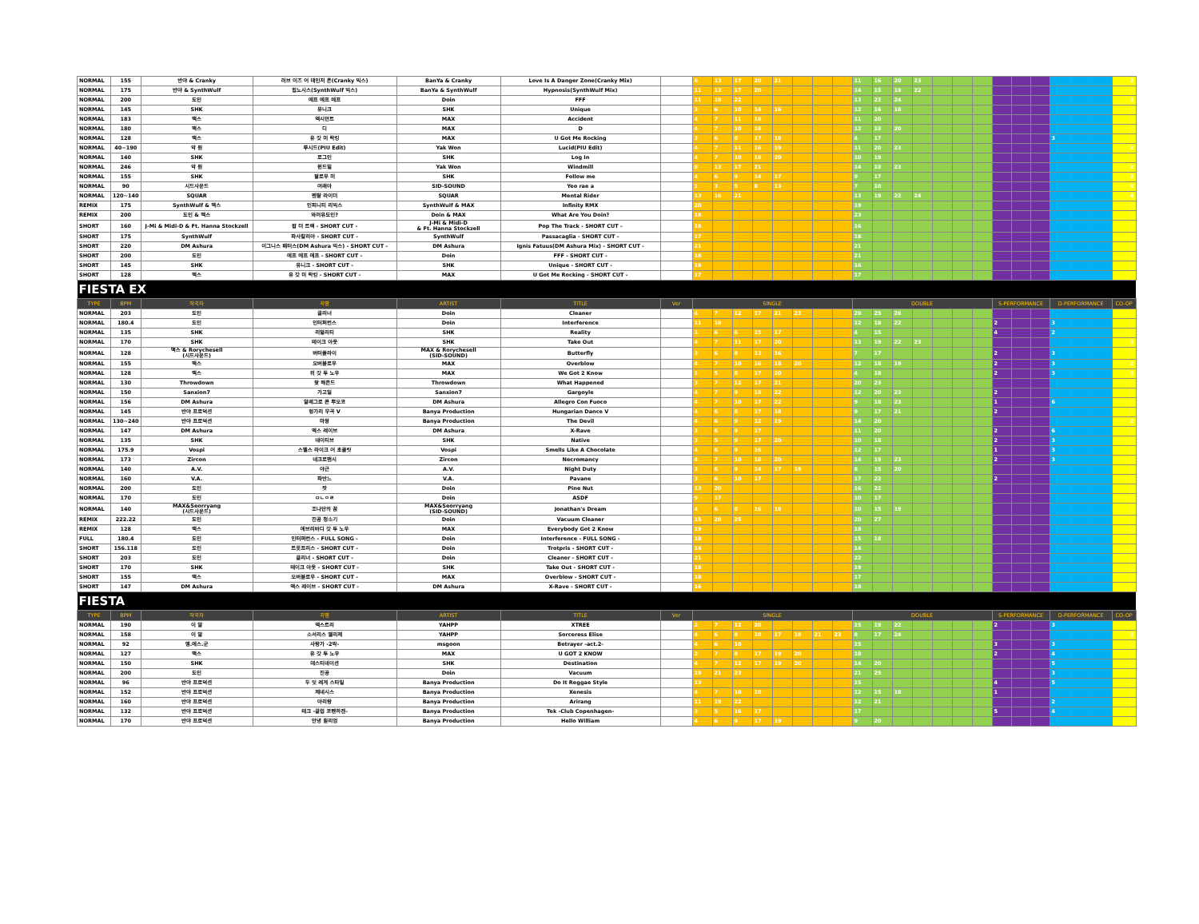| NORMAL | 155 | 반야 & Cranky | 러브 이즈 어 데인저 존(Cranky 믹스) | BanYa & Cranky | Love Is A Danger Zone(Cranky Mix) | | 6 | 13 | 17 | 20 | 21 | | | | 11 | 16 | 20 | 23 | | | | | | | | | | 2 |
| NORMAL | 175 | 반야 & SynthWulf | 힙노시스(SynthWulf 믹스) | BanYa & SynthWulf | Hypnosis(SynthWulf Mix) | | 11 | 13 | 17 | 20 | | | | | 14 | 15 | 19 | 22 | | | | | | | | | | |
| NORMAL | 200 | 도인 | 에프 에프 에프 | Doin | FFF | | 11 | 18 | 22 | | | | | | 13 | 22 | 24 | | | | | | | | | | | 3 |
| NORMAL | 145 | SHK | 유니크 | SHK | Unique | | 3 | 6 | 10 | 14 | 16 | | | | 12 | 16 | 18 | | | | | | | | | | | |
| NORMAL | 183 | 맥스 | 엑시던트 | MAX | Accident | | 4 | 7 | 11 | 18 | | | | | 11 | 20 | | | | | | | | | | | | |
| NORMAL | 180 | 맥스 | 디 | MAX | D | | 4 | 7 | 10 | 18 | | | | | 12 | 18 | 20 | | | | | | | | | | | |
| NORMAL | 128 | 맥스 | 유 갓 미 락킹 | MAX | U Got Me Rocking | | 3 | 6 | 8 | 17 | 18 | | | | 4 | 17 | | | | | | | | | 3 | | | |
| NORMAL | 40~190 | 약 원 | 루시드(PIU Edit) | Yak Won | Lucid(PIU Edit) | | 4 | 7 | 11 | 16 | 19 | | | | 11 | 20 | 23 | | | | | | | | | | | 2 |
| NORMAL | 140 | SHK | 로그인 | SHK | Log In | | 4 | 7 | 10 | 18 | 20 | | | | 10 | 19 | | | | | | | | | | | | |
| NORMAL | 246 | 약 원 | 윈드밀 | Yak Won | Windmill | | 8 | 13 | 17 | 21 | | | | | 14 | 18 | 23 | | | | | | | | | | | 2 |
| NORMAL | 155 | SHK | 팔로우 미 | SHK | Follow me | | 4 | 6 | 9 | 14 | 17 | | | | 9 | 17 | | | | | | | | | | | | 2 |
| NORMAL | 90 | 시드사운드 | 여래아 | SID-SOUND | Yeo rae a | | 1 | 3 | 5 | 8 | 13 | | | | 7 | 10 | | | | | | | | | | | | 5 |
| NORMAL | 120~140 | SQUAR | 멘탈 라이더 | SQUAR | Mental Rider | | 13 | 16 | 21 | | | | | | 13 | 19 | 22 | 24 | | | | | | | | | | 4 |
| REMIX | 175 | SynthWulf & 맥스 | 인피니티 리믹스 | SynthWulf & MAX | Infinity RMX | | 20 | | | | | | | | 19 | | | | | | | | | | | | | |
| REMIX | 200 | 도인 & 맥스 | 와러유도인? | Doin & MAX | What Are You Doin? | | 18 | | | | | | | | 23 | | | | | | | | | | | | | |
| SHORT | 160 | J-Mi & Midi-D & Ft. Hanna Stockzell | 팝 더 트랙 - SHORT CUT - | J-Mi & Midi-D & Ft. Hanna Stockzell | Pop The Track - SHORT CUT - | | 18 | | | | | | | | 16 | | | | | | | | | | | | | |
| SHORT | 175 | SynthWulf | 파사칼리아 - SHORT CUT - | SynthWulf | Passacaglia - SHORT CUT - | | 17 | | | | | | | | 18 | | | | | | | | | | | | | |
| SHORT | 220 | DM Ashura | 이그니스 패터스(DM Ashura 믹스) - SHORT CUT - | DM Ashura | Ignis Fatuus(DM Ashura Mix) - SHORT CUT - | | 21 | | | | | | | | 21 | | | | | | | | | | | | | |
| SHORT | 200 | 도인 | 에프 에프 에프 - SHORT CUT - | Doin | FFF - SHORT CUT - | | 18 | | | | | | | | 21 | | | | | | | | | | | | | |
| SHORT | 145 | SHK | 유니크 - SHORT CUT - | SHK | Unique - SHORT CUT - | | 18 | | | | | | | | 16 | | | | | | | | | | | | | |
| SHORT | 128 | 맥스 | 유 갓 미 락킹 - SHORT CUT - | MAX | U Got Me Rocking - SHORT CUT - | | 17 | | | | | | | | 17 | | | | | | | | | | | | | |
| FIESTA EX | | | | | | | | | | | | | | | | | | | | | | | | | | | | |
| TYPE | BPM | 작곡자 | 곡명 | ARTIST | TITLE | Ver | SINGLE | | | | | | | | DOUBLE | | | | | | | S-PERFORMANCE | | | D-PERFORMANCE | | | CO-OP |
| NORMAL | 203 | 도인 | 클리너 | Doin | Cleaner | | 4 | 7 | 12 | 17 | 21 | 23 | | | 20 | 25 | 26 | | | | | | | | | | | |
| NORMAL | 180.4 | 도인 | 인터퍼런스 | Doin | Interference | | 11 | 18 | | | | | | | 12 | 18 | 22 | | | | | 2 | | | 3 | | | |
| NORMAL | 135 | SHK | 리얼리티 | SHK | Reality | | 3 | 6 | 8 | 15 | 17 | | | | 4 | 15 | | | | | | 4 | | | 2 | | | |
| NORMAL | 170 | SHK | 테이크 아웃 | SHK | Take Out | | 4 | 7 | 11 | 17 | 20 | | | | 13 | 19 | 22 | 23 | | | | | | | | | | 3 |
| NORMAL | 128 | 맥스 & Rorychesell (시드사운드) | 버터플라이 | MAX & Rorychesell (SID-SOUND) | Butterfly | | 3 | 6 | 8 | 13 | 16 | | | | 7 | 17 | | | | | | 2 | | | 3 | | | |
| NORMAL | 155 | 맥스 | 오버블로우 | MAX | Overblow | | 4 | 7 | 10 | 16 | 18 | 20 | | | 12 | 18 | 19 | | | | | 2 | | | 3 | | | 2 |
| NORMAL | 128 | 맥스 | 위 갓 투 노우 | MAX | We Got 2 Know | | 1 | 5 | 8 | 17 | 20 | | | | 4 | 18 | | | | | | 2 | | | 3 | | | 3 |
| NORMAL | 130 | Throwdown | 왓 해픈드 | Throwdown | What Happened | | 3 | 7 | 12 | 17 | 21 | | | | 20 | 23 | | | | | | | | | | | | |
| NORMAL | 150 | Sanxion7 | 가고일 | Sanxion7 | Gargoyle | | 4 | 7 | 9 | 18 | 22 | | | | 12 | 20 | 23 | | | | | 2 | | | | | | |
| NORMAL | 156 | DM Ashura | 알레그로 콘 뿌오코 | DM Ashura | Allegro Con Fuoco | | 4 | 7 | 10 | 17 | 22 | | | | 9 | 18 | 23 | | | | | 1 | | | 6 | | | |
| NORMAL | 145 | 반야 프로덕션 | 헝가리 무곡 V | Banya Production | Hungarian Dance V | | 4 | 6 | 8 | 17 | 18 | | | | 9 | 17 | 21 | | | | | 2 | | | | | | |
| NORMAL | 130~240 | 반야 프로덕션 | 마왕 | Banya Production | The Devil | | 4 | 6 | 9 | 12 | 19 | | | | 14 | 20 | | | | | | | | | | | | 2 |
| NORMAL | 147 | DM Ashura | 엑스 레이브 | DM Ashura | X-Rave | | 3 | 6 | 9 | 17 | | | | | 11 | 20 | | | | | | 2 | | | 6 | | | |
| NORMAL | 135 | SHK | 네이티브 | SHK | Native | | 3 | 5 | 9 | 17 | 20 | | | | 10 | 18 | | | | | | 2 | | | 3 | | | |
| NORMAL | 175.9 | Vospi | 스멜스 라이크 어 초콜릿 | Vospi | Smells Like A Chocolate | | 4 | 6 | 9 | 16 | | | | | 12 | 17 | | | | | | 1 | | | 3 | | | |
| NORMAL | 173 | Zircon | 네크로맨시 | Zircon | Necromancy | | 4 | 7 | 10 | 18 | 20 | | | | 14 | 19 | 23 | | | | | 2 | | | 3 | | | |
| NORMAL | 140 | A.V. | 야근 | A.V. | Night Duty | | 3 | 6 | 9 | 14 | 17 | 19 | | | 8 | 15 | 20 | | | | | | | | | | | |
| NORMAL | 160 | V.A. | 파반느 | V.A. | Pavane | | 3 | 6 | 10 | 17 | | | | | 17 | 22 | | | | | | 2 | | | | | | |
| NORMAL | 200 | 도인 | 잣 | Doin | Pine Nut | | 13 | 20 | | | | | | | 16 | 22 | | | | | | | | | | | | |
| NORMAL | 170 | 도인 | ㅁㄴㅇㄹ | Doin | ASDF | | 9 | 17 | | | | | | | 10 | 17 | | | | | | | | | | | | |
| NORMAL | 140 | MAX&Seorryang (시드사운드) | 조나단의 꿈 | MAX&Seorryang (SID-SOUND) | Jonathan's Dream | | 4 | 6 | 8 | 16 | 18 | | | | 10 | 15 | 19 | | | | | | | | | | | |
| REMIX | 222.22 | 도인 | 진공 청소기 | Doin | Vacuum Cleaner | | 15 | 20 | 25 | | | | | | 20 | 27 | | | | | | | | | | | | |
| REMIX | 128 | 맥스 | 에브리바디 갓 투 노우 | MAX | Everybody Got 2 Know | | 19 | | | | | | | | 18 | | | | | | | | | | | | | |
| FULL | 180.4 | 도인 | 인터퍼런스 - FULL SONG - | Doin | Interference - FULL SONG - | | 18 | | | | | | | | 15 | 18 | | | | | | | | | | | | |
| SHORT | 156.118 | 도인 | 트롯프리스 - SHORT CUT - | Doin | Trotpris - SHORT CUT - | | 14 | | | | | | | | 14 | | | | | | | | | | | | | |
| SHORT | 203 | 도인 | 클리너 - SHORT CUT - | Doin | Cleaner - SHORT CUT - | | 21 | | | | | | | | 22 | | | | | | | | | | | | | |
| SHORT | 170 | SHK | 테이크 아웃 - SHORT CUT - | SHK | Take Out - SHORT CUT - | | 18 | | | | | | | | 19 | | | | | | | | | | | | | |
| SHORT | 155 | 맥스 | 오버블로우 - SHORT CUT - | MAX | Overblow - SHORT CUT - | | 18 | | | | | | | | 17 | | | | | | | | | | | | | |
| SHORT | 147 | DM Ashura | 엑스 레이브 - SHORT CUT - | DM Ashura | X-Rave - SHORT CUT - | | 16 | | | | | | | | 18 | | | | | | | | | | | | | |
| FIESTA | | | | | | | | | | | | | | | | | | | | | | | | | | | | |
| TYPE | BPM | 작곡자 | 곡명 | ARTIST | TITLE | Ver | SINGLE | | | | | | | | DOUBLE | | | | | | | S-PERFORMANCE | | | D-PERFORMANCE | | | CO-OP |
| NORMAL | 190 | 이 알 | 엑스트리 | YAHPP | XTREE | | 2 | 7 | 12 | 20 | | | | | 15 | 19 | 22 | | | | | 2 | | | 3 | | | |
| NORMAL | 158 | 이 알 | 소서리스 엘리제 | YAHPP | Sorceress Elise | | 4 | 6 | 8 | 10 | 17 | 18 | 21 | 23 | 8 | 17 | 24 | | | | | | | | | | | 2 |
| NORMAL | 92 | 엠.에스.군 | 사랑가 -2막- | msgoon | Betrayer -act.2- | | 4 | 6 | 10 | | | | | | 15 | | | | | | | 3 | | | 3 | | | |
| NORMAL | 127 | 맥스 | 유 갓 투 노우 | MAX | U GOT 2 KNOW | | 2 | 7 | 8 | 17 | 19 | 20 | | | 18 | | | | | | | 2 | | | 4 | | | |
| NORMAL | 150 | SHK | 데스티네이션 | SHK | Destination | | 4 | 7 | 12 | 17 | 19 | 20 | | | 14 | 20 | | | | | | | | | 5 | | | |
| NORMAL | 200 | 도인 | 진공 | Doin | Vacuum | | 19 | 21 | 23 | | | | | | 21 | 25 | | | | | | | | | 3 | | | |
| NORMAL | 96 | 반야 프로덕션 | 두 잇 레게 스타일 | Banya Production | Do It Reggae Style | | 13 | | | | | | | | 15 | | | | | | | 4 | | | 5 | | | |
| NORMAL | 152 | 반야 프로덕션 | 제네시스 | Banya Production | Xenesis | | 4 | 7 | 10 | 18 | | | | | 12 | 15 | 18 | | | | | 1 | | | | | | |
| NORMAL | 160 | 반야 프로덕션 | 아리랑 | Banya Production | Arirang | | 11 | 19 | 22 | | | | | | 12 | 21 | | | | | | | | | 2 | | | |
| NORMAL | 132 | 반야 프로덕션 | 테크 -클럽 코펜하겐- | Banya Production | Tek -Club Copenhagen- | | 3 | 5 | 16 | 17 | | | | | 17 | | | | | | | 5 | | | 4 | | | |
| NORMAL | 170 | 반야 프로덕션 | 안녕 윌리엄 | Banya Production | Hello William | | 4 | 6 | 9 | 17 | 19 | | | | 9 | 20 | | | | | | | | | | | | |